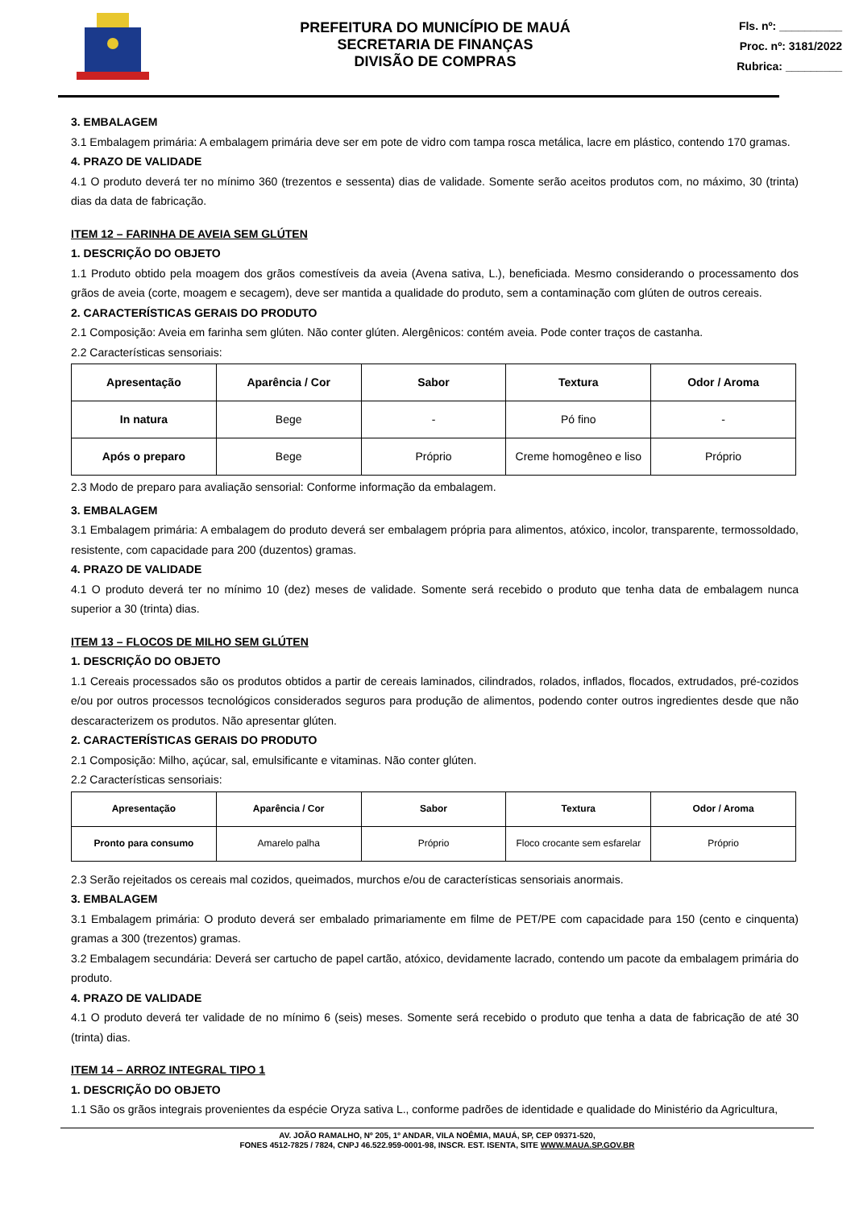PREFEITURA DO MUNICÍPIO DE MAUÁ
SECRETARIA DE FINANÇAS
DIVISÃO DE COMPRAS
Fls. nº: __________
Proc. nº: 3181/2022
Rubrica: _________
3. EMBALAGEM
3.1 Embalagem primária: A embalagem primária deve ser em pote de vidro com tampa rosca metálica, lacre em plástico, contendo 170 gramas.
4. PRAZO DE VALIDADE
4.1 O produto deverá ter no mínimo 360 (trezentos e sessenta) dias de validade. Somente serão aceitos produtos com, no máximo, 30 (trinta) dias da data de fabricação.
ITEM 12 – FARINHA DE AVEIA SEM GLÚTEN
1. DESCRIÇÃO DO OBJETO
1.1 Produto obtido pela moagem dos grãos comestíveis da aveia (Avena sativa, L.), beneficiada. Mesmo considerando o processamento dos grãos de aveia (corte, moagem e secagem), deve ser mantida a qualidade do produto, sem a contaminação com glúten de outros cereais.
2. CARACTERÍSTICAS GERAIS DO PRODUTO
2.1 Composição: Aveia em farinha sem glúten. Não conter glúten. Alergênicos: contém aveia. Pode conter traços de castanha.
2.2 Características sensoriais:
| Apresentação | Aparência / Cor | Sabor | Textura | Odor / Aroma |
| --- | --- | --- | --- | --- |
| In natura | Bege | - | Pó fino | - |
| Após o preparo | Bege | Próprio | Creme homogêneo e liso | Próprio |
2.3 Modo de preparo para avaliação sensorial: Conforme informação da embalagem.
3. EMBALAGEM
3.1 Embalagem primária: A embalagem do produto deverá ser embalagem própria para alimentos, atóxico, incolor, transparente, termossoldado, resistente, com capacidade para 200 (duzentos) gramas.
4. PRAZO DE VALIDADE
4.1 O produto deverá ter no mínimo 10 (dez) meses de validade. Somente será recebido o produto que tenha data de embalagem nunca superior a 30 (trinta) dias.
ITEM 13 – FLOCOS DE MILHO SEM GLÚTEN
1. DESCRIÇÃO DO OBJETO
1.1 Cereais processados são os produtos obtidos a partir de cereais laminados, cilindrados, rolados, inflados, flocados, extrudados, pré-cozidos e/ou por outros processos tecnológicos considerados seguros para produção de alimentos, podendo conter outros ingredientes desde que não descaracterizem os produtos. Não apresentar glúten.
2. CARACTERÍSTICAS GERAIS DO PRODUTO
2.1 Composição: Milho, açúcar, sal, emulsificante e vitaminas. Não conter glúten.
2.2 Características sensoriais:
| Apresentação | Aparência / Cor | Sabor | Textura | Odor / Aroma |
| --- | --- | --- | --- | --- |
| Pronto para consumo | Amarelo palha | Próprio | Floco crocante sem esfarelar | Próprio |
2.3 Serão rejeitados os cereais mal cozidos, queimados, murchos e/ou de características sensoriais anormais.
3. EMBALAGEM
3.1 Embalagem primária: O produto deverá ser embalado primariamente em filme de PET/PE com capacidade para 150 (cento e cinquenta) gramas a 300 (trezentos) gramas.
3.2 Embalagem secundária: Deverá ser cartucho de papel cartão, atóxico, devidamente lacrado, contendo um pacote da embalagem primária do produto.
4. PRAZO DE VALIDADE
4.1 O produto deverá ter validade de no mínimo 6 (seis) meses. Somente será recebido o produto que tenha a data de fabricação de até 30 (trinta) dias.
ITEM 14 – ARROZ INTEGRAL TIPO 1
1. DESCRIÇÃO DO OBJETO
1.1 São os grãos integrais provenientes da espécie Oryza sativa L., conforme padrões de identidade e qualidade do Ministério da Agricultura,
AV. JOÃO RAMALHO, Nº 205, 1º ANDAR, VILA NOÊMIA, MAUÁ, SP, CEP 09371-520,
FONES 4512-7825 / 7824, CNPJ 46.522.959-0001-98, INSCR. EST. ISENTA, SITE WWW.MAUA.SP.GOV.BR